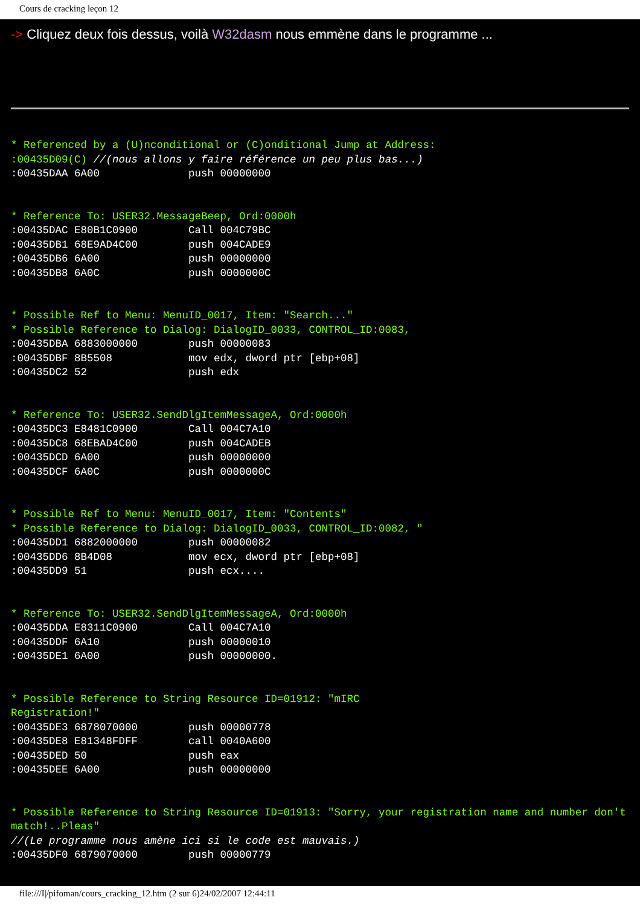Cours de cracking leçon 12
-> Cliquez deux fois dessus, voilà W32dasm nous emmène dans le programme ...
* Referenced by a (U)nconditional or (C)onditional Jump at Address:
:00435D09(C) //(nous allons y faire référence un peu plus bas...)
:00435DAA 6A00              push 00000000
 * Reference To: USER32.MessageBeep, Ord:0000h
:00435DAC E80B1C0900        Call 004C79BC
:00435DB1 68E9AD4C00        push 004CADE9
:00435DB6 6A00              push 00000000
:00435DB8 6A0C              push 0000000C
 * Possible Ref to Menu: MenuID_0017, Item: "Search..."
* Possible Reference to Dialog: DialogID_0033, CONTROL_ID:0083,
:00435DBA 6883000000        push 00000083
:00435DBF 8B5508            mov edx, dword ptr [ebp+08]
:00435DC2 52                push edx
 * Reference To: USER32.SendDlgItemMessageA, Ord:0000h
:00435DC3 E8481C0900        Call 004C7A10
:00435DC8 68EBAD4C00        push 004CADEB
:00435DCD 6A00              push 00000000
:00435DCF 6A0C              push 0000000C
 * Possible Ref to Menu: MenuID_0017, Item: "Contents"
* Possible Reference to Dialog: DialogID_0033, CONTROL_ID:0082, "
:00435DD1 6882000000        push 00000082
:00435DD6 8B4D08            mov ecx, dword ptr [ebp+08]
:00435DD9 51                push ecx....
 * Reference To: USER32.SendDlgItemMessageA, Ord:0000h
:00435DDA E8311C0900        Call 004C7A10
:00435DDF 6A10              push 00000010
:00435DE1 6A00              push 00000000.
 * Possible Reference to String Resource ID=01912: "mIRC
Registration!"
:00435DE3 6878070000        push 00000778
:00435DE8 E81348FDFF        call 0040A600
:00435DED 50                push eax
:00435DEE 6A00              push 00000000
 * Possible Reference to String Resource ID=01913: "Sorry, your registration name and number don't match!..Pleas"
//(Le programme nous amène ici si le code est mauvais.)
:00435DF0 6879070000        push 00000779
file:///I|/pifoman/cours_cracking_12.htm (2 sur 6)24/02/2007 12:44:11